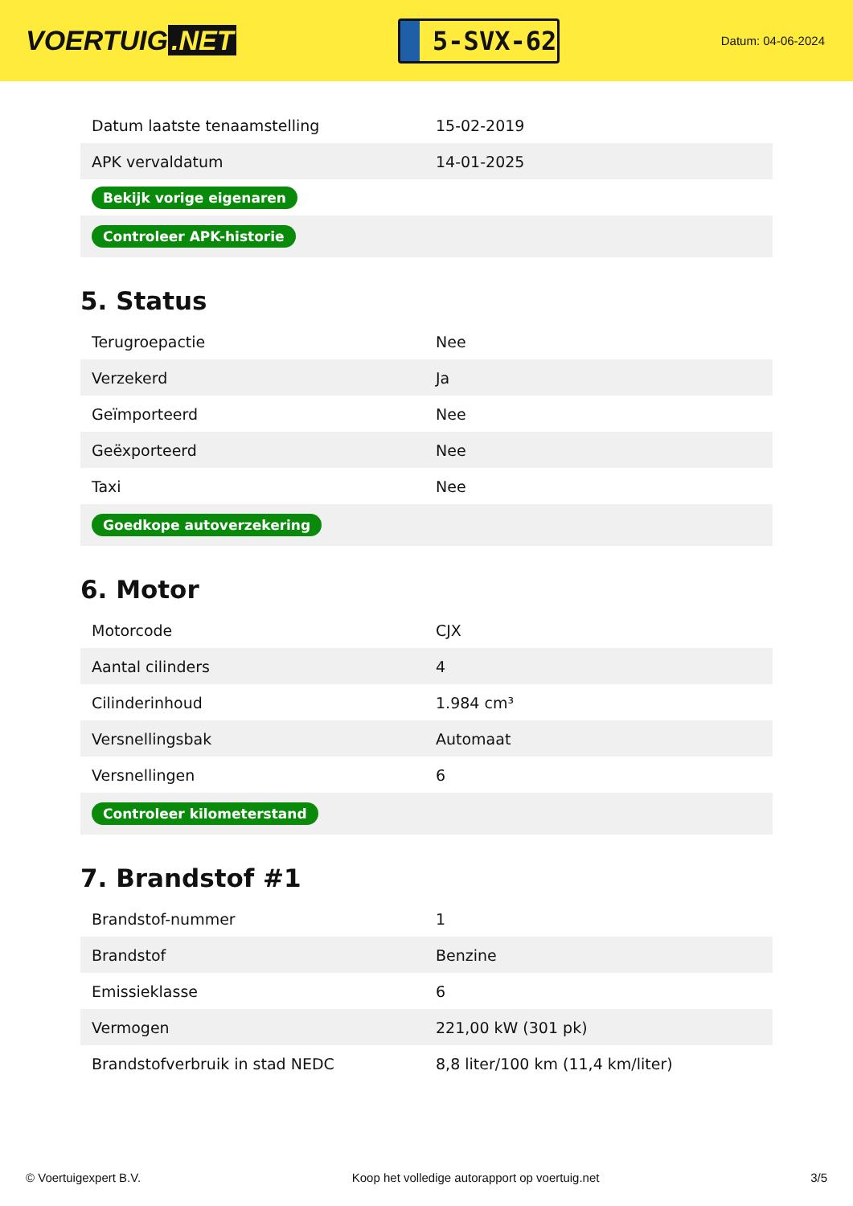VOERTUIG.NET
5-SVX-62
Datum: 04-06-2024
| Datum laatste tenaamstelling | 15-02-2019 |
| APK vervaldatum | 14-01-2025 |
| Bekijk vorige eigenaren | |
| Controleer APK-historie | |
5. Status
| Terugroepactie | Nee |
| Verzekerd | Ja |
| Geïmporteerd | Nee |
| Geëxporteerd | Nee |
| Taxi | Nee |
| Goedkope autoverzekering | |
6. Motor
| Motorcode | CJX |
| Aantal cilinders | 4 |
| Cilinderinhoud | 1.984 cm³ |
| Versnellingsbak | Automaat |
| Versnellingen | 6 |
| Controleer kilometerstand | |
7. Brandstof #1
| Brandstof-nummer | 1 |
| Brandstof | Benzine |
| Emissieklasse | 6 |
| Vermogen | 221,00 kW (301 pk) |
| Brandstofverbruik in stad NEDC | 8,8 liter/100 km (11,4 km/liter) |
© Voertuigexpert B.V. Koop het volledige autorapport op voertuig.net 3/5